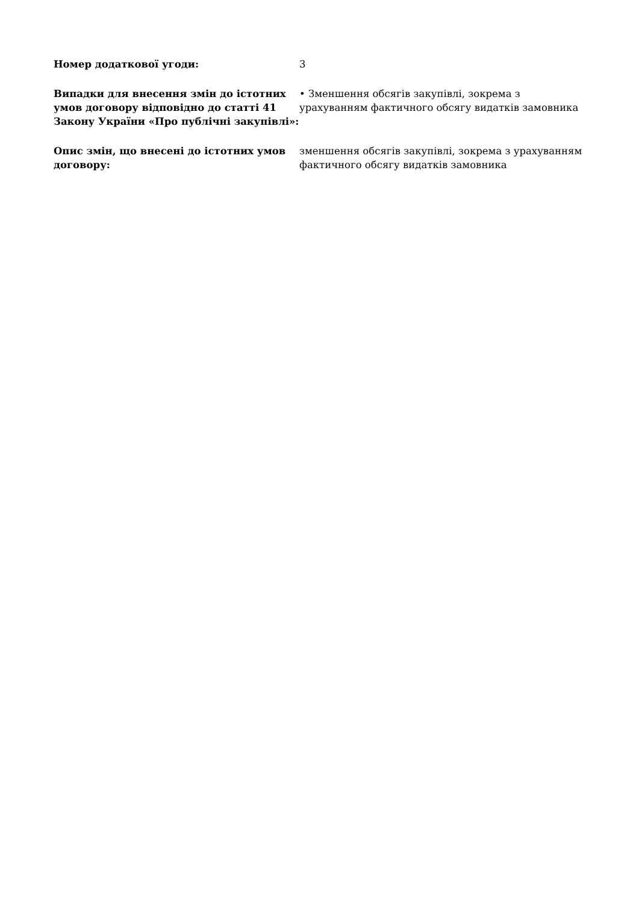| Номер додаткової угоди: | 3 |
| Випадки для внесення змін до істотних умов договору відповідно до статті 41 Закону України «Про публічні закупівлі»: | • Зменшення обсягів закупівлі, зокрема з урахуванням фактичного обсягу видатків замовника |
| Опис змін, що внесені до істотних умов договору: | зменшення обсягів закупівлі, зокрема з урахуванням фактичного обсягу видатків замовника |